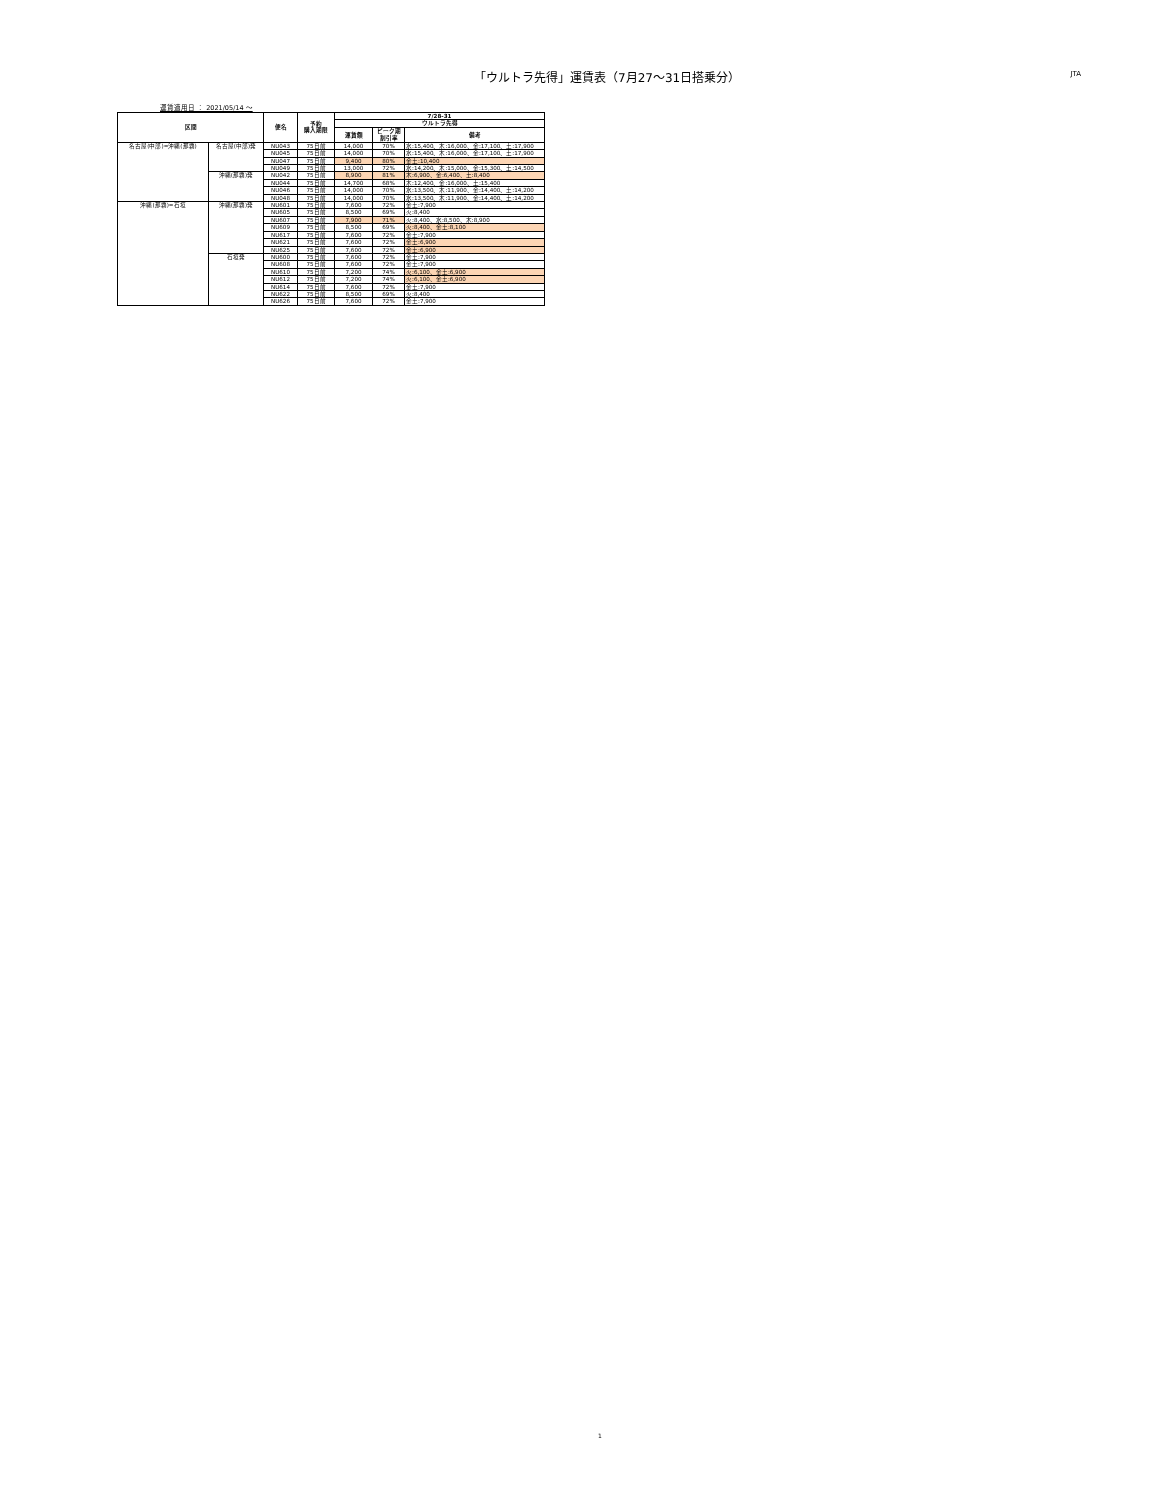「ウルトラ先得」運賃表（7月27～31日搭乗分）
JTA
運賃適用日 ： 2021/05/14 ～
| 区間 | | 便名 | 予約 購入期限 | 7/28-31 | | |
| --- | --- | --- | --- | --- | --- | --- |
| | | | | ウルトラ先得 | | |
| | | | | 運賃額 | ピーク期 割引率 | 備考 |
| 名古屋(中部)=沖縄(那覇) | 名古屋(中部)発 | NU043 | 75日前 | 14,000 | 70% | 水:15,400、木:16,000、金:17,100、土:17,900 |
| | | NU045 | 75日前 | 14,000 | 70% | 水:15,400、木:16,000、金:17,100、土:17,900 |
| | | NU047 | 75日前 | 9,400 | 80% | 金土:10,400 |
| | | NU049 | 75日前 | 13,000 | 72% | 水:14,200、木:15,000、金:15,300、土:14,500 |
| | 沖縄(那覇)発 | NU042 | 75日前 | 8,900 | 81% | 木:6,900、金:6,400、土:8,400 |
| | | NU044 | 75日前 | 14,700 | 68% | 木:12,400、金:16,000、土:15,400 |
| | | NU046 | 75日前 | 14,000 | 70% | 水:13,500、木:11,900、金:14,400、土:14,200 |
| | | NU048 | 75日前 | 14,000 | 70% | 水:13,500、木:11,900、金:14,400、土:14,200 |
| 沖縄(那覇)=石垣 | 沖縄(那覇)発 | NU601 | 75日前 | 7,600 | 72% | 金土:7,900 |
| | | NU605 | 75日前 | 8,500 | 69% | 火:8,400 |
| | | NU607 | 75日前 | 7,900 | 71% | 火:8,400、水:8,500、木:8,900 |
| | | NU609 | 75日前 | 8,500 | 69% | 火:8,400、金土:8,100 |
| | | NU617 | 75日前 | 7,600 | 72% | 金土:7,900 |
| | | NU621 | 75日前 | 7,600 | 72% | 金土:6,900 |
| | | NU625 | 75日前 | 7,600 | 72% | 金土:6,900 |
| | 石垣発 | NU600 | 75日前 | 7,600 | 72% | 金土:7,900 |
| | | NU608 | 75日前 | 7,600 | 72% | 金土:7,900 |
| | | NU610 | 75日前 | 7,200 | 74% | 火:6,100、金土:6,900 |
| | | NU612 | 75日前 | 7,200 | 74% | 火:6,100、金土:6,900 |
| | | NU614 | 75日前 | 7,600 | 72% | 金土:7,900 |
| | | NU622 | 75日前 | 8,500 | 69% | 火:8,400 |
| | | NU626 | 75日前 | 7,600 | 72% | 金土:7,900 |
1